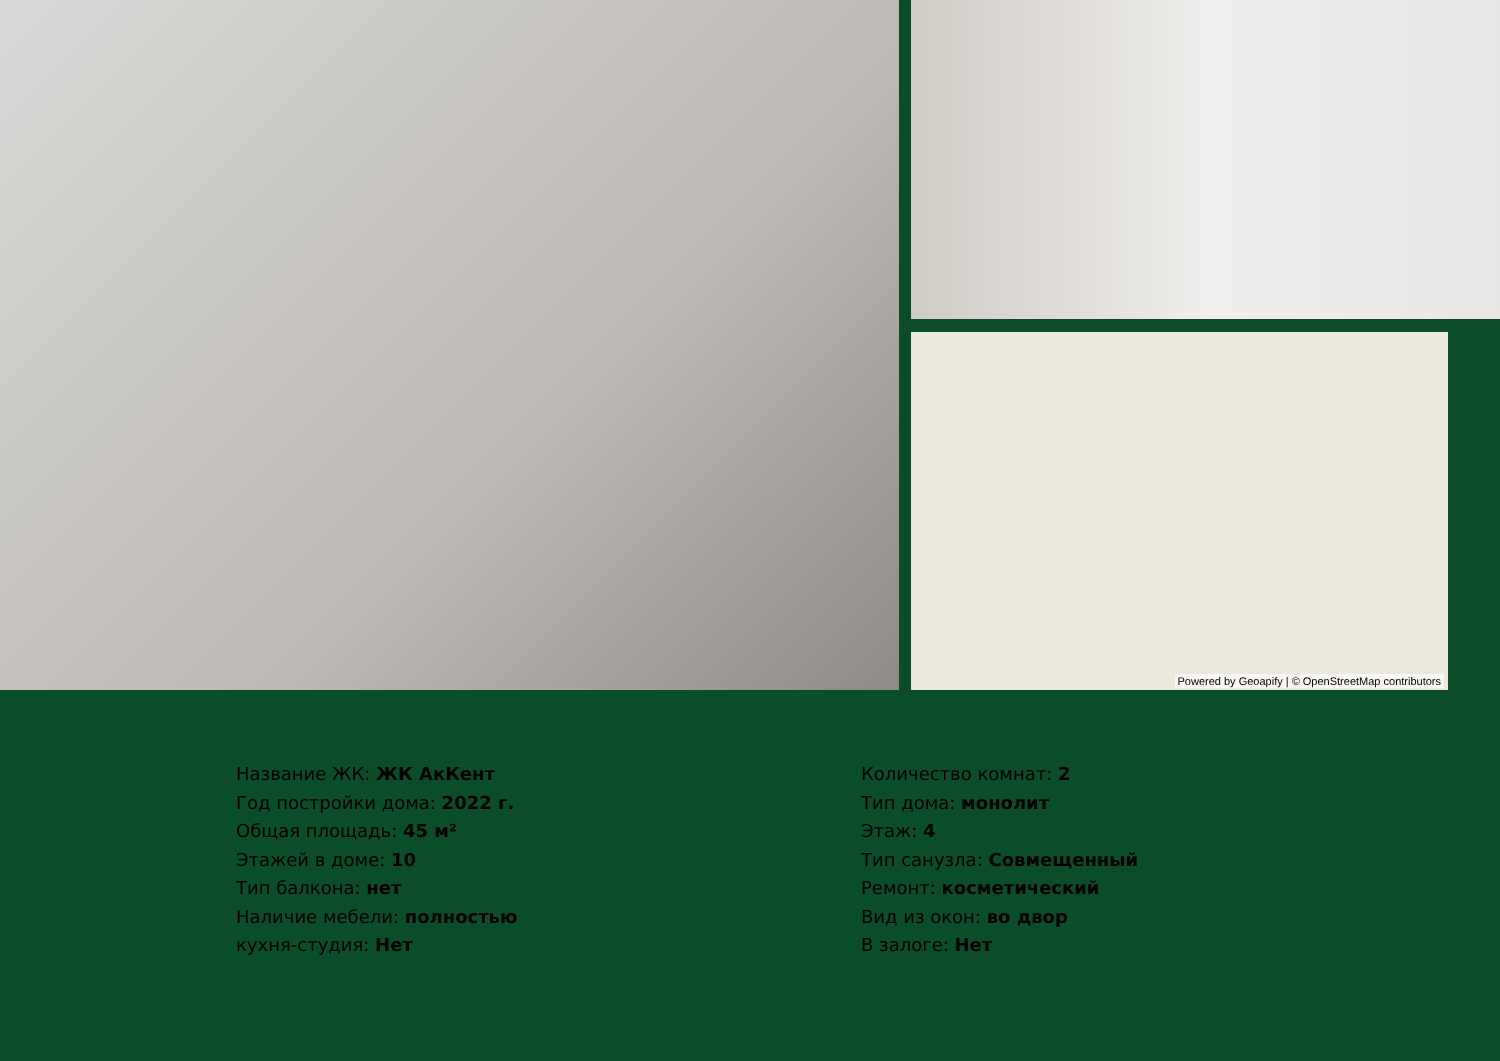Powered by Geoapify | © OpenStreetMap contributors
Название ЖК: ЖК АкКент
Год постройки дома: 2022 г.
Общая площадь: 45 м²
Этажей в доме: 10
Тип балкона: нет
Наличие мебели: полностью
кухня-студия: Нет
Количество комнат: 2
Тип дома: монолит
Этаж: 4
Тип санузла: Совмещенный
Ремонт: косметический
Вид из окон: во двор
В залоге: Нет